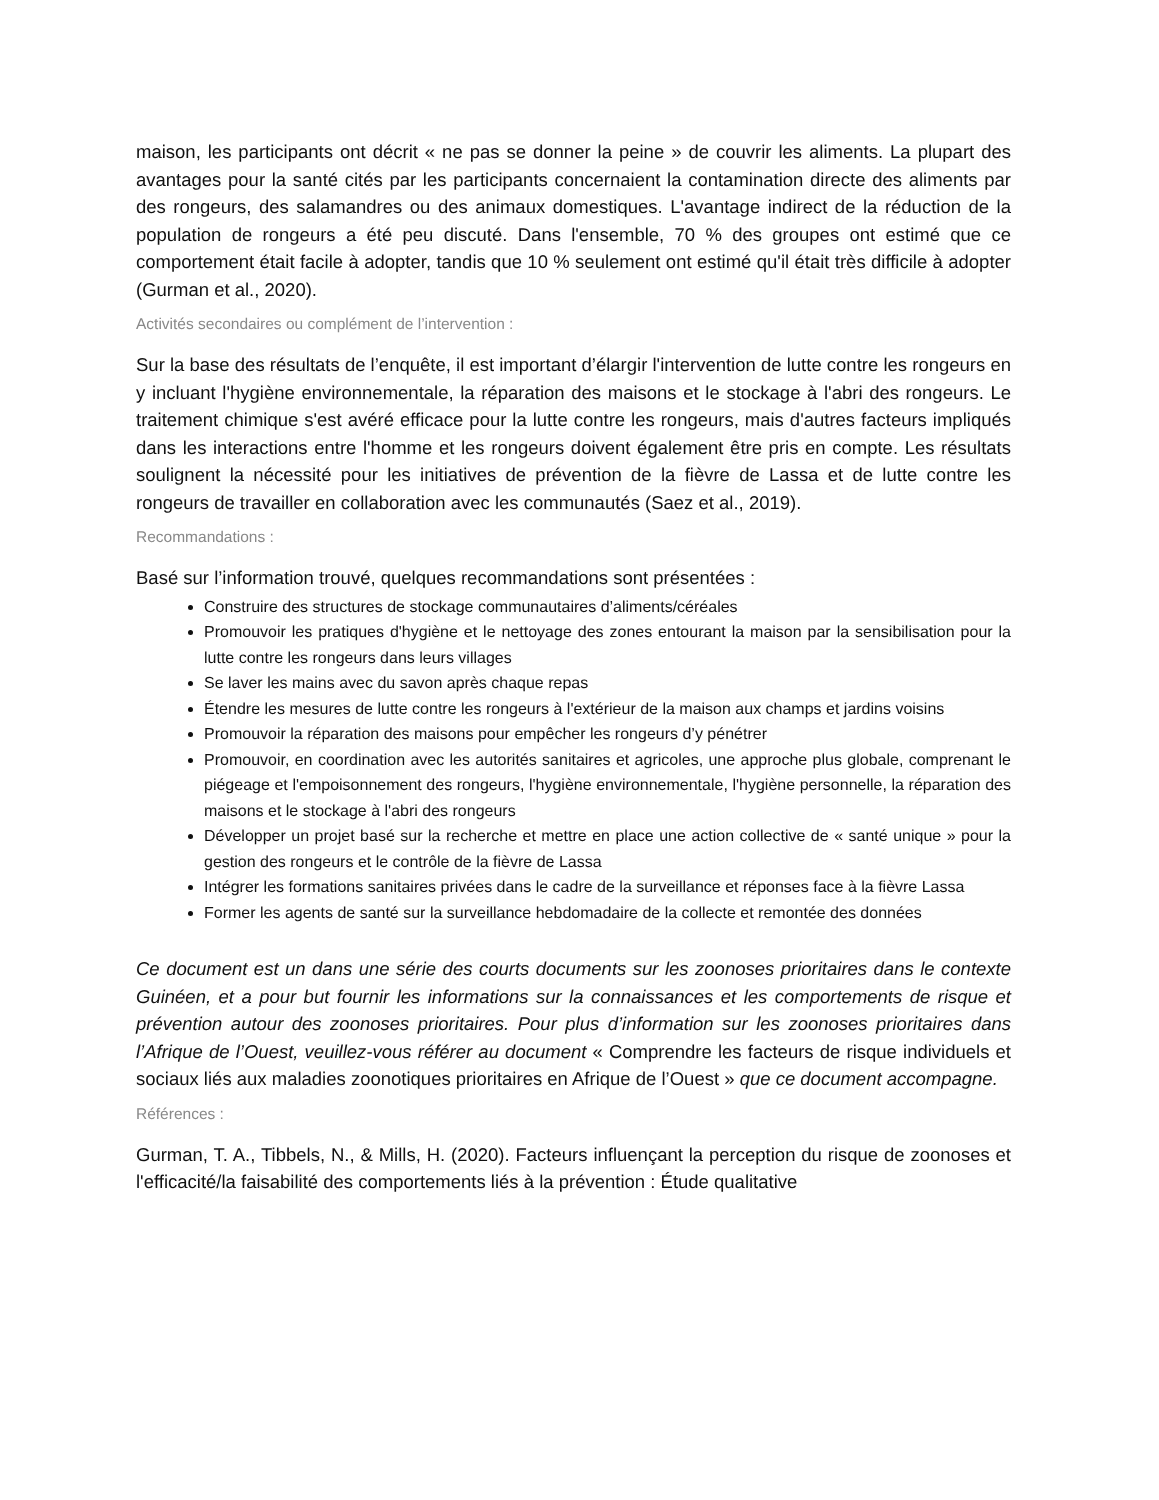maison, les participants ont décrit « ne pas se donner la peine » de couvrir les aliments. La plupart des avantages pour la santé cités par les participants concernaient la contamination directe des aliments par des rongeurs, des salamandres ou des animaux domestiques. L'avantage indirect de la réduction de la population de rongeurs a été peu discuté. Dans l'ensemble, 70 % des groupes ont estimé que ce comportement était facile à adopter, tandis que 10 % seulement ont estimé qu'il était très difficile à adopter (Gurman et al., 2020).
Activités secondaires ou complément de l’intervention :
Sur la base des résultats de l’enquête, il est important d’élargir l'intervention de lutte contre les rongeurs en y incluant l'hygiène environnementale, la réparation des maisons et le stockage à l'abri des rongeurs. Le traitement chimique s'est avéré efficace pour la lutte contre les rongeurs, mais d'autres facteurs impliqués dans les interactions entre l'homme et les rongeurs doivent également être pris en compte. Les résultats soulignent la nécessité pour les initiatives de prévention de la fièvre de Lassa et de lutte contre les rongeurs de travailler en collaboration avec les communautés (Saez et al., 2019).
Recommandations :
Basé sur l’information trouvé, quelques recommandations sont présentées :
Construire des structures de stockage communautaires d’aliments/céréales
Promouvoir les pratiques d'hygiène et le nettoyage des zones entourant la maison par la sensibilisation pour la lutte contre les rongeurs dans leurs villages
Se laver les mains avec du savon après chaque repas
Étendre les mesures de lutte contre les rongeurs à l'extérieur de la maison aux champs et jardins voisins
Promouvoir la réparation des maisons pour empêcher les rongeurs d’y pénétrer
Promouvoir, en coordination avec les autorités sanitaires et agricoles, une approche plus globale, comprenant le piégeage et l'empoisonnement des rongeurs, l'hygiène environnementale, l'hygiène personnelle, la réparation des maisons et le stockage à l'abri des rongeurs
Développer un projet basé sur la recherche et mettre en place une action collective de « santé unique » pour la gestion des rongeurs et le contrôle de la fièvre de Lassa
Intégrer les formations sanitaires privées dans le cadre de la surveillance et réponses face à la fièvre Lassa
Former les agents de santé sur la surveillance hebdomadaire de la collecte et remontée des données
Ce document est un dans une série des courts documents sur les zoonoses prioritaires dans le contexte Guinéen, et a pour but fournir les informations sur la connaissances et les comportements de risque et prévention autour des zoonoses prioritaires. Pour plus d’information sur les zoonoses prioritaires dans l’Afrique de l’Ouest, veuillez-vous référer au document « Comprendre les facteurs de risque individuels et sociaux liés aux maladies zoonotiques prioritaires en Afrique de l’Ouest » que ce document accompagne.
Références :
Gurman, T. A., Tibbels, N., & Mills, H. (2020). Facteurs influençant la perception du risque de zoonoses et l'efficacité/la faisabilité des comportements liés à la prévention : Étude qualitative